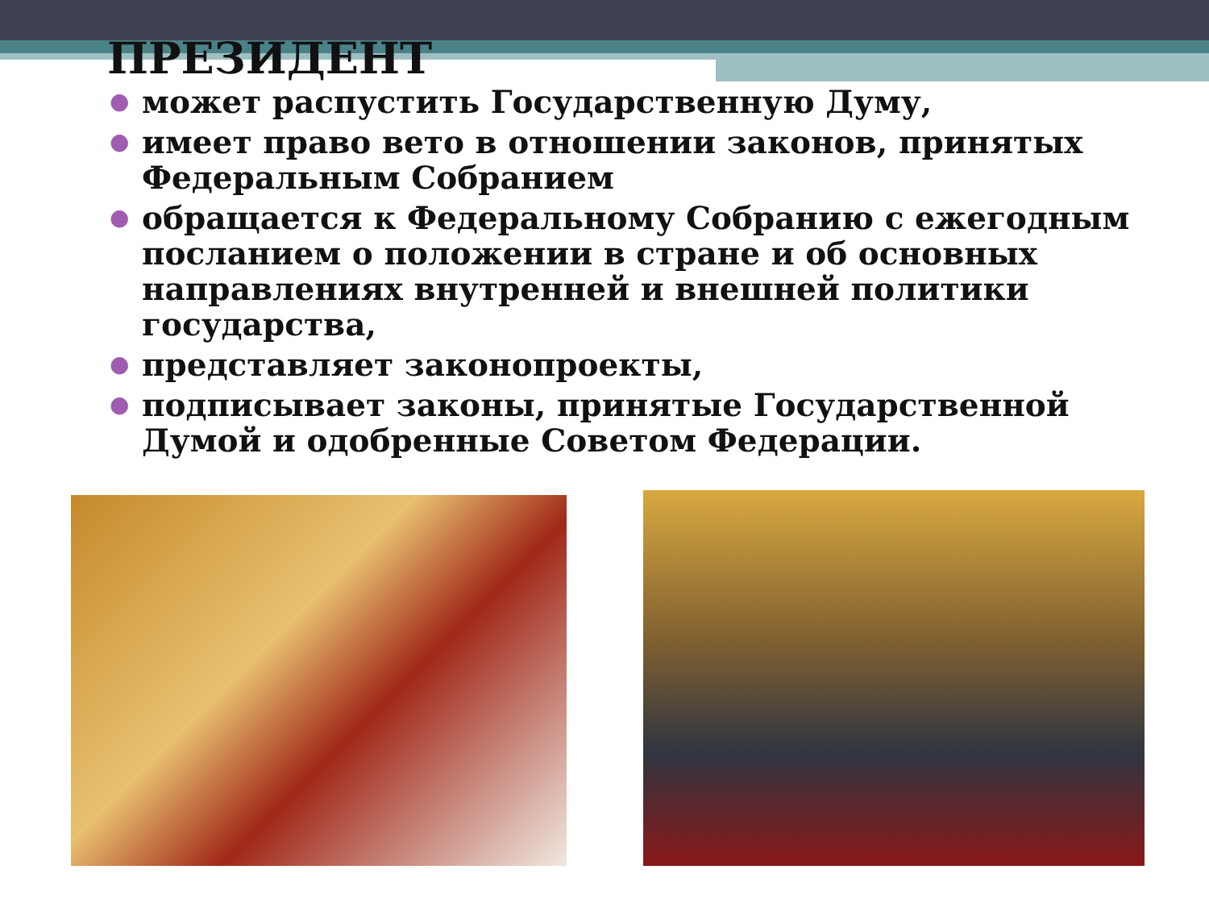ПРЕЗИДЕНТ
● может распустить Государственную Думу,
● имеет право вето в отношении законов, принятых Федеральным Собранием
● обращается к Федеральному Собранию с ежегодным посланием о положении в стране и об основных направлениях внутренней и внешней политики государства,
● представляет законопроекты,
● подписывает законы, принятые Государственной Думой и одобренные Советом Федерации.